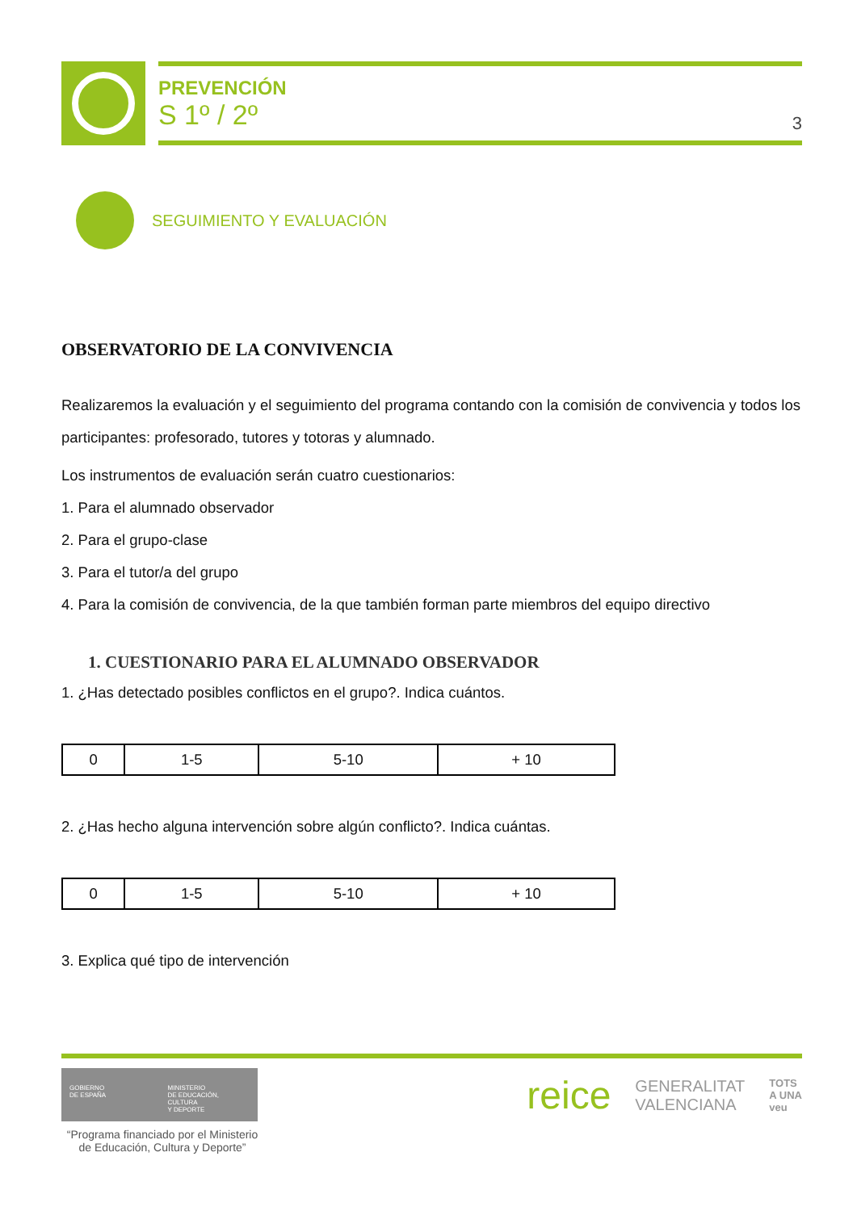PREVENCIÓN
S 1º / 2º
3
SEGUIMIENTO Y EVALUACIÓN
OBSERVATORIO DE LA CONVIVENCIA
Realizaremos la evaluación y el seguimiento del programa contando con la comisión de convivencia y todos los participantes: profesorado, tutores y totoras y alumnado.
Los instrumentos de evaluación serán cuatro cuestionarios:
1. Para el alumnado observador
2. Para el grupo-clase
3. Para el tutor/a del grupo
4. Para la comisión de convivencia, de la que también forman parte miembros del equipo directivo
1. CUESTIONARIO PARA EL ALUMNADO OBSERVADOR
1. ¿Has detectado posibles conflictos en el grupo?. Indica cuántos.
| 0 | 1-5 | 5-10 | + 10 |
2. ¿Has hecho alguna intervención sobre algún conflicto?. Indica cuántas.
| 0 | 1-5 | 5-10 | + 10 |
3. Explica qué tipo de intervención
GOBIERNO
DE ESPAÑA
MINISTERIO
DE EDUCACIÓN, CULTURA
Y DEPORTE
“Programa financiado por el Ministerio de Educación, Cultura y Deporte”
reice GENERALITAT
VALENCIANA TOTS
A UNA
veu